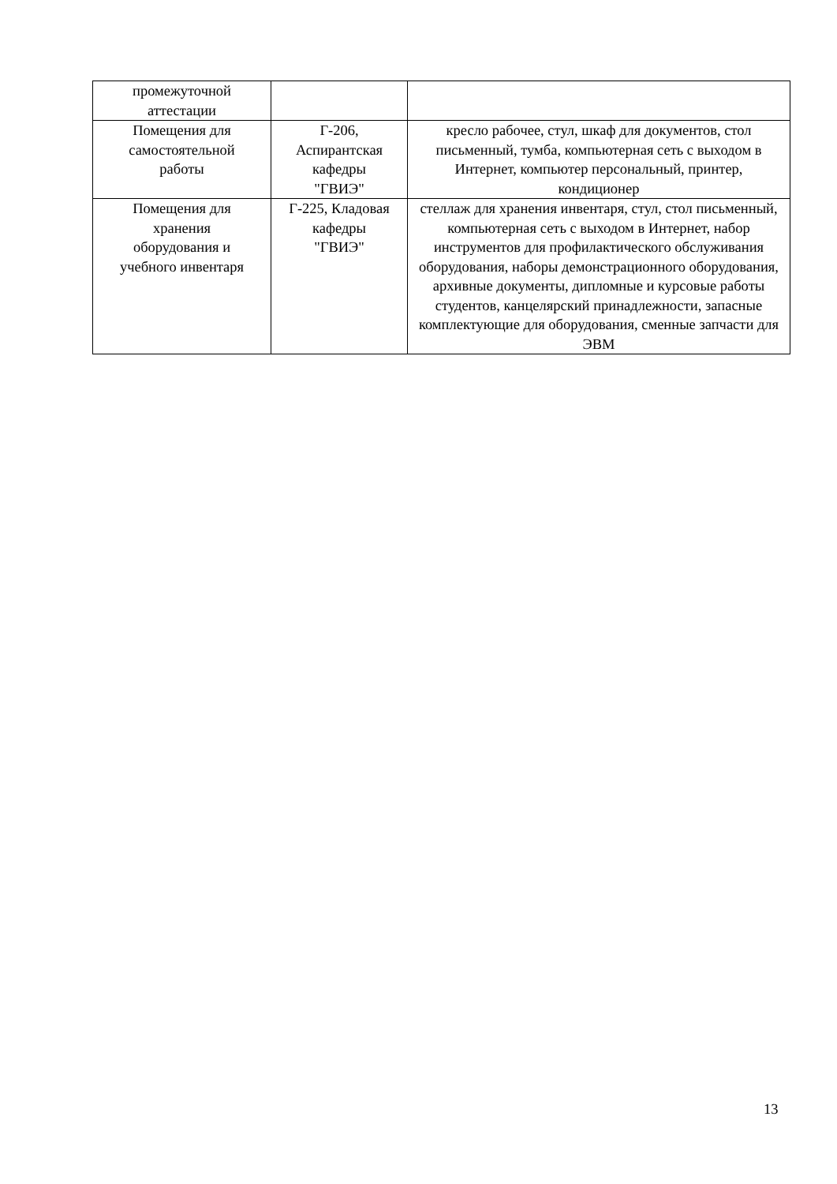| промежуточной аттестации | | |
| Помещения для самостоятельной работы | Г-206, Аспирантская кафедры "ГВИЭ" | кресло рабочее, стул, шкаф для документов, стол письменный, тумба, компьютерная сеть с выходом в Интернет, компьютер персональный, принтер, кондиционер |
| Помещения для хранения оборудования и учебного инвентаря | Г-225, Кладовая кафедры "ГВИЭ" | стеллаж для хранения инвентаря, стул, стол письменный, компьютерная сеть с выходом в Интернет, набор инструментов для профилактического обслуживания оборудования, наборы демонстрационного оборудования, архивные документы, дипломные и курсовые работы студентов, канцелярский принадлежности, запасные комплектующие для оборудования, сменные запчасти для ЭВМ |
13